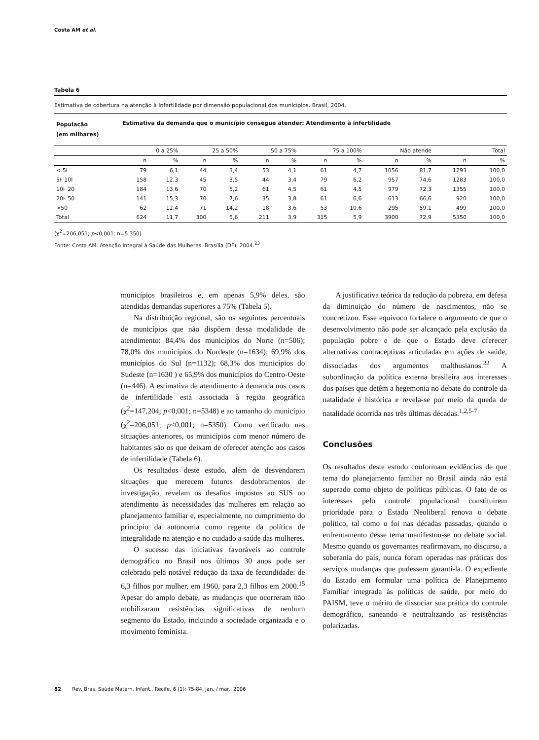Costa AM et al.
Tabela 6
Estimativa de cobertura na atenção à Infertilidade por dimensão populacional dos municípios. Brasil, 2004.
| População (em milhares) | Estimativa da demanda que o município consegue atender: Atendimento à infertilidade | | | | | | | | | | | |
| --- | --- | --- | --- | --- | --- | --- | --- | --- | --- | --- | --- | --- |
| | 0 a 25% | | 25 a 50% | | 50 a 75% | | 75 a 100% | | Não atende | | Total | |
| | n | % | n | % | n | % | n | % | n | % | n | % |
| < 5l | 79 | 6,1 | 44 | 3,4 | 53 | 4,1 | 61 | 4,7 | 1056 | 81,7 | 1293 | 100,0 |
| 5⊦ 10l | 158 | 12,3 | 45 | 3,5 | 44 | 3,4 | 79 | 6,2 | 957 | 74,6 | 1283 | 100,0 |
| 10⊦ 20 | 184 | 13,6 | 70 | 5,2 | 61 | 4,5 | 61 | 4,5 | 979 | 72,3 | 1355 | 100,0 |
| 20⊦ 50 | 141 | 15,3 | 70 | 7,6 | 35 | 3,8 | 61 | 6,6 | 613 | 66,6 | 920 | 100,0 |
| >50 | 62 | 12,4 | 71 | 14,2 | 18 | 3,6 | 53 | 10,6 | 295 | 59,1 | 499 | 100,0 |
| Total | 624 | 11,7 | 300 | 5,6 | 211 | 3,9 | 315 | 5,9 | 3900 | 72,9 | 5350 | 100,0 |
(χ<sup>2</sup>=206,051; p<0,001; n=5.350)
Fonte: Costa AM. Atenção Integral à Saúde das Mulheres. Brasília (DF); 2004.<sup>23</sup>
municípios brasileiros e, em apenas 5,9% deles, são atendidas demandas superiores a 75% (Tabela 5).
Na distribuição regional, são os seguintes percentuais de municípios que não dispõem dessa modalidade de atendimento: 84,4% dos municípios do Norte (n=506); 78,0% dos municípios do Nordeste (n=1634); 69,9% dos municípios do Sul (n=1132); 68,3% dos municípios do Sudeste (n=1630 ) e 65,9% dos municípios do Centro-Oeste (n=446). A estimativa de atendimento à demanda nos casos de infertilidade está associada à região geográfica (χ<sup>2</sup>=147,204; p<0,001; n=5348) e ao tamanho do município (χ<sup>2</sup>=206,051; p<0,001; n=5350). Como verificado nas situações anteriores, os municípios com menor número de habitantes são os que deixam de oferecer atenção aos casos de infertilidade (Tabela 6).
Os resultados deste estudo, além de desvendarem situações que merecem futuros desdobramentos de investigação, revelam os desafios impostos ao SUS no atendimento às necessidades das mulheres em relação ao planejamento familiar e, especialmente, no cumprimento do princípio da autonomia como regente da política de integralidade na atenção e no cuidado a saúde das mulheres.
O sucesso das iniciativas favoráveis ao controle demográfico no Brasil nos últimos 30 anos pode ser celebrado pela notável redução da taxa de fecundidade: de 6,3 filhos por mulher, em 1960, para 2,3 filhos em 2000.<sup>15</sup> Apesar do amplo debate, as mudanças que ocorreram não mobilizaram resistências significativas de nenhum segmento do Estado, incluindo a sociedade organizada e o movimento feminista.
A justificativa teórica da redução da pobreza, em defesa da diminuição do número de nascimentos, não se concretizou. Esse equívoco fortalece o argumento de que o desenvolvimento não pode ser alcançado pela exclusão da população pobre e de que o Estado deve oferecer alternativas contraceptivas articuladas em ações de saúde, dissociadas dos argumentos malthusianos.<sup>22</sup> A subordinação da política externa brasileira aos interesses dos países que detêm a hegemonia no debate do controle da natalidade é histórica e revela-se por meio da queda de natalidade ocorrida nas três últimas décadas.<sup>1,2,5-7</sup>
Conclusões
Os resultados deste estudo conformam evidências de que tema do planejamento familiar no Brasil ainda não está superado como objeto de políticas públicas. O fato de os interesses pelo controle populacional constituírem prioridade para o Estado Neoliberal renova o debate político, tal como o foi nas décadas passadas, quando o enfrentamento desse tema manifestou-se no debate social. Mesmo quando os governantes reafirmavam, no discurso, a soberania do país, nunca foram operadas nas práticas dos serviços mudanças que pudessem garanti-la. O expediente do Estado em formular uma política de Planejamento Familiar integrada às políticas de saúde, por meio do PAISM, teve o mérito de dissociar sua prática do controle demográfico, saneando e neutralizando as resistências polarizadas.
82 Rev. Bras. Saúde Matern. Infant., Recife, 6 (1): 75-84, jan. / mar., 2006